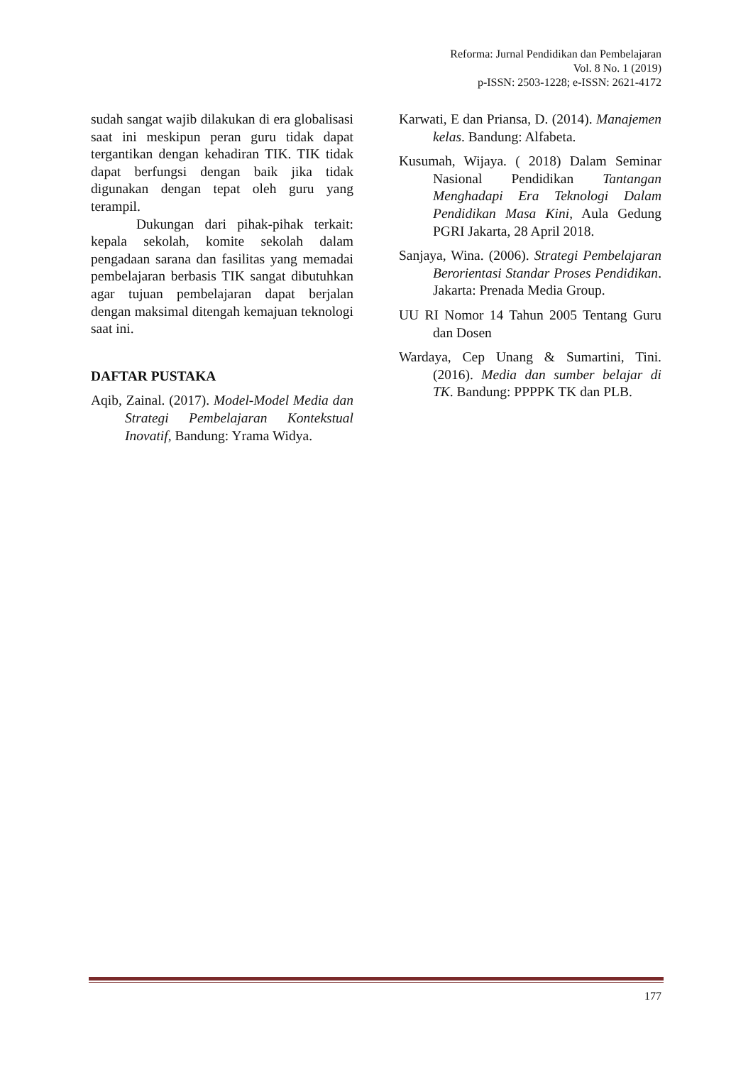Reforma: Jurnal Pendidikan dan Pembelajaran
Vol. 8 No. 1 (2019)
p-ISSN: 2503-1228; e-ISSN: 2621-4172
sudah sangat wajib dilakukan di era globalisasi saat ini meskipun peran guru tidak dapat tergantikan dengan kehadiran TIK. TIK tidak dapat berfungsi dengan baik jika tidak digunakan dengan tepat oleh guru yang terampil.
Dukungan dari pihak-pihak terkait: kepala sekolah, komite sekolah dalam pengadaan sarana dan fasilitas yang memadai pembelajaran berbasis TIK sangat dibutuhkan agar tujuan pembelajaran dapat berjalan dengan maksimal ditengah kemajuan teknologi saat ini.
DAFTAR PUSTAKA
Aqib, Zainal. (2017). Model-Model Media dan Strategi Pembelajaran Kontekstual Inovatif, Bandung: Yrama Widya.
Karwati, E dan Priansa, D. (2014). Manajemen kelas. Bandung: Alfabeta.
Kusumah, Wijaya. ( 2018) Dalam Seminar Nasional Pendidikan Tantangan Menghadapi Era Teknologi Dalam Pendidikan Masa Kini, Aula Gedung PGRI Jakarta, 28 April 2018.
Sanjaya, Wina. (2006). Strategi Pembelajaran Berorientasi Standar Proses Pendidikan. Jakarta: Prenada Media Group.
UU RI Nomor 14 Tahun 2005 Tentang Guru dan Dosen
Wardaya, Cep Unang & Sumartini, Tini. (2016). Media dan sumber belajar di TK. Bandung: PPPPK TK dan PLB.
177